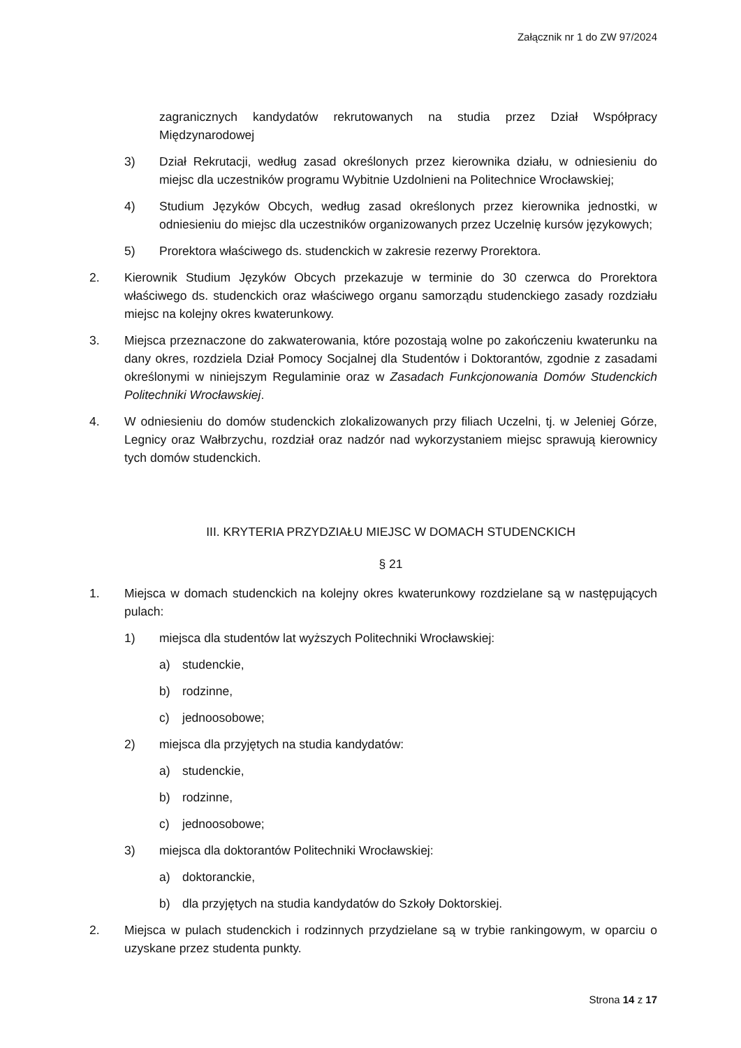Załącznik nr 1 do ZW 97/2024
zagranicznych kandydatów rekrutowanych na studia przez Dział Współpracy Międzynarodowej
3) Dział Rekrutacji, według zasad określonych przez kierownika działu, w odniesieniu do miejsc dla uczestników programu Wybitnie Uzdolnieni na Politechnice Wrocławskiej;
4) Studium Języków Obcych, według zasad określonych przez kierownika jednostki, w odniesieniu do miejsc dla uczestników organizowanych przez Uczelnię kursów językowych;
5) Prorektora właściwego ds. studenckich w zakresie rezerwy Prorektora.
2. Kierownik Studium Języków Obcych przekazuje w terminie do 30 czerwca do Prorektora właściwego ds. studenckich oraz właściwego organu samorządu studenckiego zasady rozdziału miejsc na kolejny okres kwaterunkowy.
3. Miejsca przeznaczone do zakwaterowania, które pozostają wolne po zakończeniu kwaterunku na dany okres, rozdziela Dział Pomocy Socjalnej dla Studentów i Doktorantów, zgodnie z zasadami określonymi w niniejszym Regulaminie oraz w Zasadach Funkcjonowania Domów Studenckich Politechniki Wrocławskiej.
4. W odniesieniu do domów studenckich zlokalizowanych przy filiach Uczelni, tj. w Jeleniej Górze, Legnicy oraz Wałbrzychu, rozdział oraz nadzór nad wykorzystaniem miejsc sprawują kierownicy tych domów studenckich.
III. KRYTERIA PRZYDZIAŁU MIEJSC W DOMACH STUDENCKICH
§ 21
1. Miejsca w domach studenckich na kolejny okres kwaterunkowy rozdzielane są w następujących pulach:
1) miejsca dla studentów lat wyższych Politechniki Wrocławskiej:
a) studenckie,
b) rodzinne,
c) jednoosobowe;
2) miejsca dla przyjętych na studia kandydatów:
a) studenckie,
b) rodzinne,
c) jednoosobowe;
3) miejsca dla doktorantów Politechniki Wrocławskiej:
a) doktoranckie,
b) dla przyjętych na studia kandydatów do Szkoły Doktorskiej.
2. Miejsca w pulach studenckich i rodzinnych przydzielane są w trybie rankingowym, w oparciu o uzyskane przez studenta punkty.
Strona 14 z 17